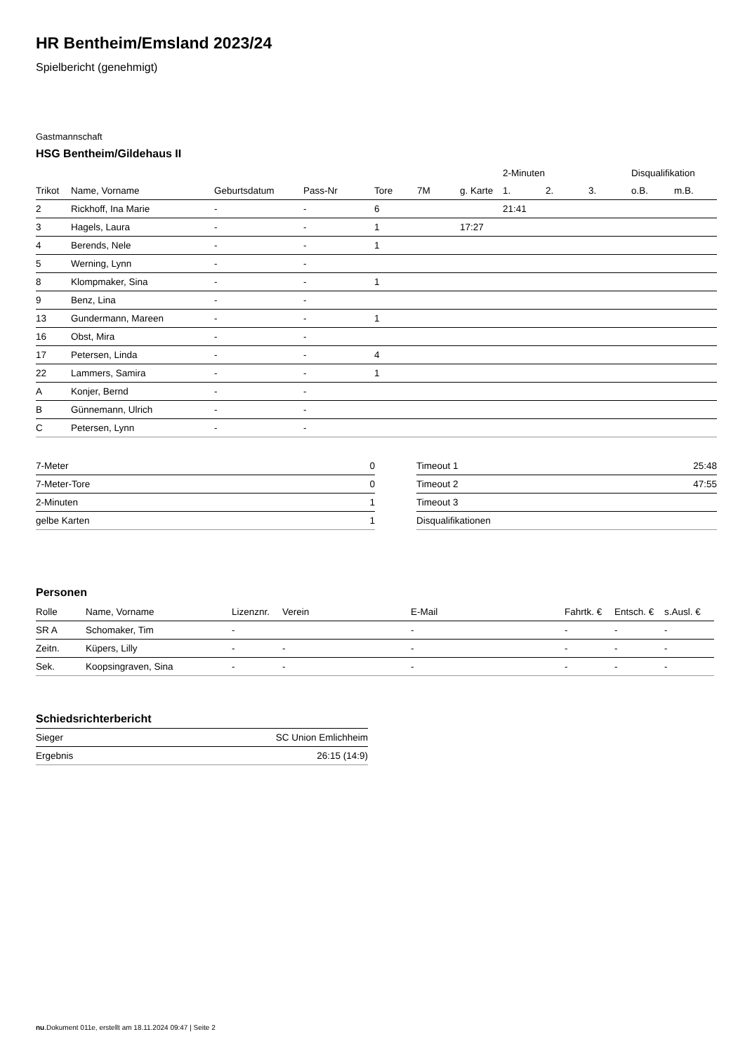HR Bentheim/Emsland 2023/24
Spielbericht (genehmigt)
Gastmannschaft
HSG Bentheim/Gildehaus II
| | | | | | | | 2-Minuten | | | Disqualifikation | |
| --- | --- | --- | --- | --- | --- | --- | --- | --- | --- | --- | --- |
| Trikot | Name, Vorname | Geburtsdatum | Pass-Nr | Tore | 7M | g. Karte | 1. | 2. | 3. | o.B. | m.B. |
| 2 | Rickhoff, Ina Marie | - | - | 6 | | | 21:41 | | | | |
| 3 | Hagels, Laura | - | - | 1 | | 17:27 | | | | | |
| 4 | Berends, Nele | - | - | 1 | | | | | | | |
| 5 | Werning, Lynn | - | - | | | | | | | | |
| 8 | Klompmaker, Sina | - | - | 1 | | | | | | | |
| 9 | Benz, Lina | - | - | | | | | | | | |
| 13 | Gundermann, Mareen | - | - | 1 | | | | | | | |
| 16 | Obst, Mira | - | - | | | | | | | | |
| 17 | Petersen, Linda | - | - | 4 | | | | | | | |
| 22 | Lammers, Samira | - | - | 1 | | | | | | | |
| A | Konjer, Bernd | - | - | | | | | | | | |
| B | Günnemann, Ulrich | - | - | | | | | | | | |
| C | Petersen, Lynn | - | - | | | | | | | | |
| 7-Meter | 0 |
| 7-Meter-Tore | 0 |
| 2-Minuten | 1 |
| gelbe Karten | 1 |
| Timeout 1 | 25:48 |
| Timeout 2 | 47:55 |
| Timeout 3 | |
| Disqualifikationen | |
Personen
| Rolle | Name, Vorname | Lizenznr. | Verein | E-Mail | Fahrtk. € | Entsch. € | s.Ausl. € |
| --- | --- | --- | --- | --- | --- | --- | --- |
| SR A | Schomaker, Tim | - | | - | - | - | - |
| Zeitn. | Küpers, Lilly | - | - | - | - | - | - |
| Sek. | Koopsingraven, Sina | - | - | - | - | - | - |
Schiedsrichterbericht
| Sieger | SC Union Emlichheim |
| Ergebnis | 26:15 (14:9) |
nu.Dokument 011e, erstellt am 18.11.2024 09:47 | Seite 2